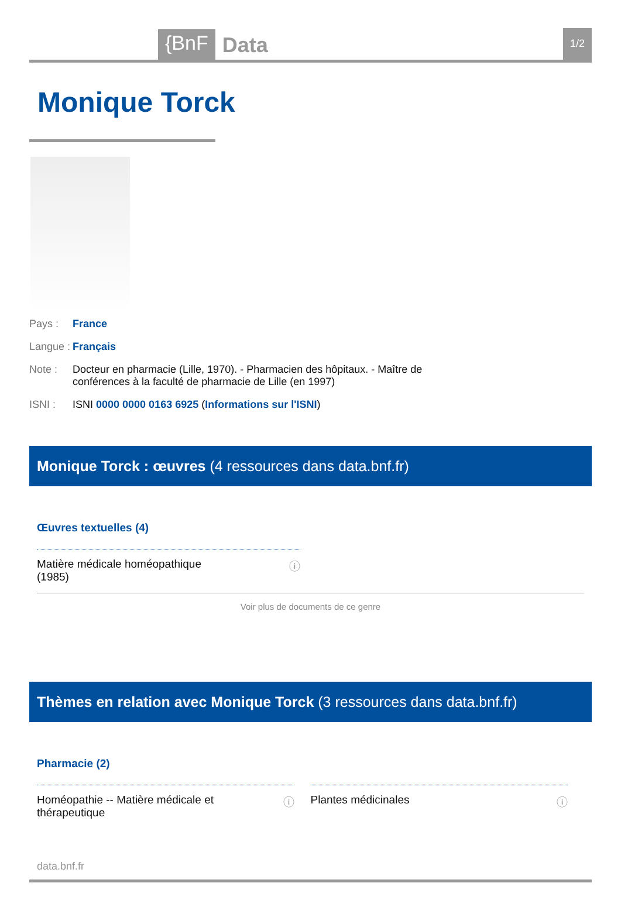{BnF Data 1/2
Monique Torck
Pays : France
Langue : Français
Note : Docteur en pharmacie (Lille, 1970). - Pharmacien des hôpitaux. - Maître de conférences à la faculté de pharmacie de Lille (en 1997)
ISNI : ISNI 0000 0000 0163 6925 (Informations sur l'ISNI)
Monique Torck : œuvres (4 ressources dans data.bnf.fr)
Œuvres textuelles (4)
Matière médicale homéopathique
(1985) ⓘ
Voir plus de documents de ce genre
Thèmes en relation avec Monique Torck (3 ressources dans data.bnf.fr)
Pharmacie (2)
Homéopathie -- Matière médicale et thérapeutique ⓘ
Plantes médicinales ⓘ
data.bnf.fr